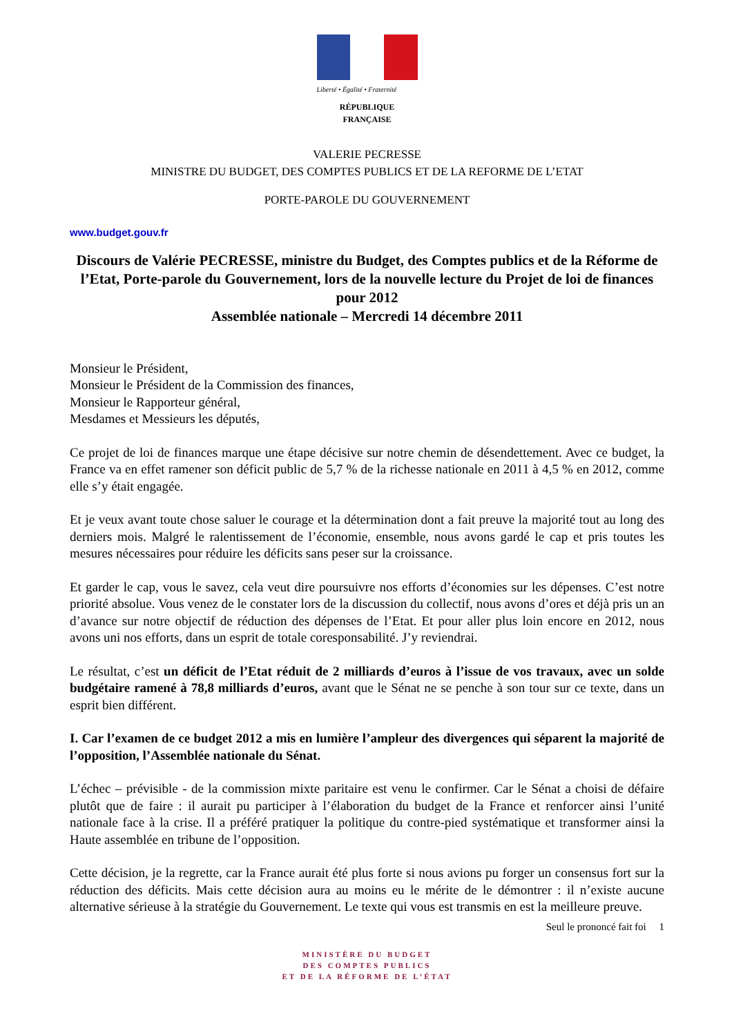Liberté • Égalité • Fraternité
RÉPUBLIQUE FRANÇAISE
VALERIE PECRESSE
MINISTRE DU BUDGET, DES COMPTES PUBLICS ET DE LA REFORME DE L’ETAT
PORTE-PAROLE DU GOUVERNEMENT
www.budget.gouv.fr
Discours de Valérie PECRESSE, ministre du Budget, des Comptes publics et de la Réforme de l’Etat, Porte-parole du Gouvernement, lors de la nouvelle lecture du Projet de loi de finances pour 2012
Assemblée nationale – Mercredi 14 décembre 2011
Monsieur le Président,
Monsieur le Président de la Commission des finances,
Monsieur le Rapporteur général,
Mesdames et Messieurs les députés,
Ce projet de loi de finances marque une étape décisive sur notre chemin de désendettement. Avec ce budget, la France va en effet ramener son déficit public de 5,7 % de la richesse nationale en 2011 à 4,5 % en 2012, comme elle s’y était engagée.
Et je veux avant toute chose saluer le courage et la détermination dont a fait preuve la majorité tout au long des derniers mois. Malgré le ralentissement de l’économie, ensemble, nous avons gardé le cap et pris toutes les mesures nécessaires pour réduire les déficits sans peser sur la croissance.
Et garder le cap, vous le savez, cela veut dire poursuivre nos efforts d’économies sur les dépenses. C’est notre priorité absolue. Vous venez de le constater lors de la discussion du collectif, nous avons d’ores et déjà pris un an d’avance sur notre objectif de réduction des dépenses de l’Etat. Et pour aller plus loin encore en 2012, nous avons uni nos efforts, dans un esprit de totale coresponsabilité. J’y reviendrai.
Le résultat, c’est un déficit de l’Etat réduit de 2 milliards d’euros à l’issue de vos travaux, avec un solde budgétaire ramené à 78,8 milliards d’euros, avant que le Sénat ne se penche à son tour sur ce texte, dans un esprit bien différent.
I. Car l’examen de ce budget 2012 a mis en lumière l’ampleur des divergences qui séparent la majorité de l’opposition, l’Assemblée nationale du Sénat.
L’échec – prévisible - de la commission mixte paritaire est venu le confirmer. Car le Sénat a choisi de défaire plutôt que de faire : il aurait pu participer à l’élaboration du budget de la France et renforcer ainsi l’unité nationale face à la crise. Il a préféré pratiquer la politique du contre-pied systématique et transformer ainsi la Haute assemblée en tribune de l’opposition.
Cette décision, je la regrette, car la France aurait été plus forte si nous avions pu forger un consensus fort sur la réduction des déficits. Mais cette décision aura au moins eu le mérite de le démontrer : il n’existe aucune alternative sérieuse à la stratégie du Gouvernement. Le texte qui vous est transmis en est la meilleure preuve.
Seul le prononcé fait foi 1
MINISTÈRE DU BUDGET
DES COMPTES PUBLICS
ET DE LA RÉFORME DE L’ÉTAT